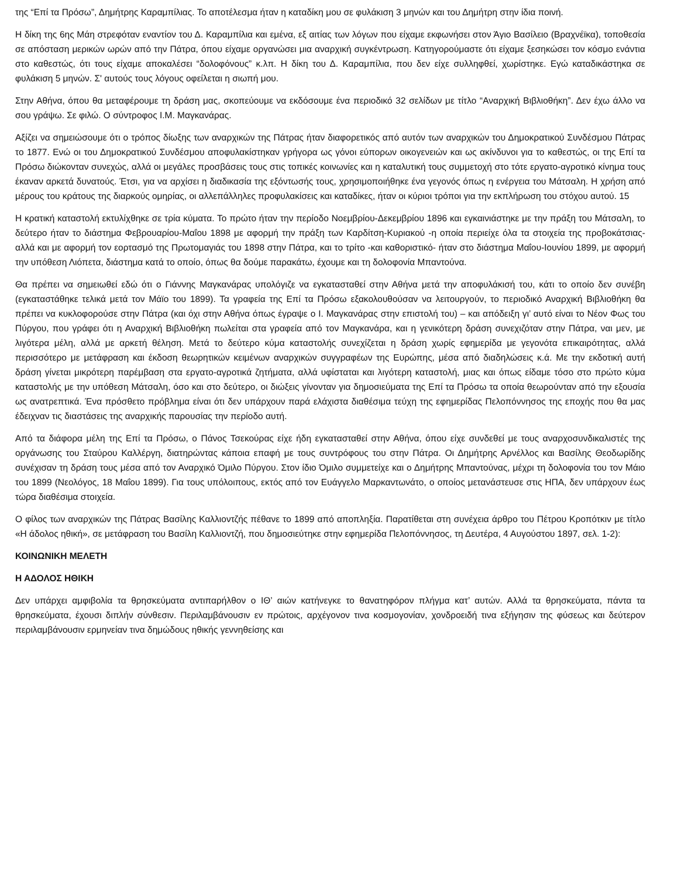της “Επί τα Πρόσω”, Δημήτρης Καραμπίλιας. Το αποτέλεσμα ήταν η καταδίκη μου σε φυλάκιση 3 μηνών και του Δημήτρη στην ίδια ποινή.
Η δίκη της 6ης Μάη στρεφόταν εναντίον του Δ. Καραμπίλια και εμένα, εξ αιτίας των λόγων που είχαμε εκφωνήσει στον Άγιο Βασίλειο (Βραχνέϊκα), τοποθεσία σε απόσταση μερικών ωρών από την Πάτρα, όπου είχαμε οργανώσει μια αναρχική συγκέντρωση. Κατηγορούμαστε ότι είχαμε ξεσηκώσει τον κόσμο ενάντια στο καθεστώς, ότι τους είχαμε αποκαλέσει “δολοφόνους” κ.λπ. Η δίκη του Δ. Καραμπίλια, που δεν είχε συλληφθεί, χωρίστηκε. Εγώ καταδικάστηκα σε φυλάκιση 5 μηνών. Σ' αυτούς τους λόγους οφείλεται η σιωπή μου.
Στην Αθήνα, όπου θα μεταφέρουμε τη δράση μας, σκοπεύουμε να εκδόσουμε ένα περιοδικό 32 σελίδων με τίτλο “Αναρχική Βιβλιοθήκη”. Δεν έχω άλλο να σου γράψω. Σε φιλώ. Ο σύντροφος Ι.Μ. Μαγκανάρας.
Αξίζει να σημειώσουμε ότι ο τρόπος δίωξης των αναρχικών της Πάτρας ήταν διαφορετικός από αυτόν των αναρχικών του Δημοκρατικού Συνδέσμου Πάτρας το 1877. Ενώ οι του Δημοκρατικού Συνδέσμου αποφυλακίστηκαν γρήγορα ως γόνοι εύπορων οικογενειών και ως ακίνδυνοι για το καθεστώς, οι της Επί τα Πρόσω διώκονταν συνεχώς, αλλά οι μεγάλες προσβάσεις τους στις τοπικές κοινωνίες και η καταλυτική τους συμμετοχή στο τότε εργατο-αγροτικό κίνημα τους έκαναν αρκετά δυνατούς. Έτσι, για να αρχίσει η διαδικασία της εξόντωσής τους, χρησιμοποιήθηκε ένα γεγονός όπως η ενέργεια του Μάτσαλη. Η χρήση από μέρους του κράτους της διαρκούς ομηρίας, οι αλλεπάλληλες προφυλακίσεις και καταδίκες, ήταν οι κύριοι τρόποι για την εκπλήρωση του στόχου αυτού. 15
Η κρατική καταστολή εκτυλίχθηκε σε τρία κύματα. Το πρώτο ήταν την περίοδο Νοεμβρίου-Δεκεμβρίου 1896 και εγκαινιάστηκε με την πράξη του Μάτσαλη, το δεύτερο ήταν το διάστημα Φεβρουαρίου-Μαΐου 1898 με αφορμή την πράξη των Καρδίτση-Κυριακού -η οποία περιείχε όλα τα στοιχεία της προβοκάτσιας- αλλά και με αφορμή τον εορτασμό της Πρωτομαγιάς του 1898 στην Πάτρα, και το τρίτο -και καθοριστικό- ήταν στο διάστημα Μαΐου-Ιουνίου 1899, με αφορμή την υπόθεση Λιόπετα, διάστημα κατά το οποίο, όπως θα δούμε παρακάτω, έχουμε και τη δολοφονία Μπαντούνα.
Θα πρέπει να σημειωθεί εδώ ότι ο Γιάννης Μαγκανάρας υπολόγιζε να εγκατασταθεί στην Αθήνα μετά την αποφυλάκισή του, κάτι το οποίο δεν συνέβη (εγκαταστάθηκε τελικά μετά τον Μάϊο του 1899). Τα γραφεία της Επί τα Πρόσω εξακολουθούσαν να λειτουργούν, το περιοδικό Αναρχική Βιβλιοθήκη θα πρέπει να κυκλοφορούσε στην Πάτρα (και όχι στην Αθήνα όπως έγραψε ο Ι. Μαγκανάρας στην επιστολή του) – και απόδειξη γι’ αυτό είναι το Νέον Φως του Πύργου, που γράφει ότι η Αναρχική Βιβλιοθήκη πωλείται στα γραφεία από τον Μαγκανάρα, και η γενικότερη δράση συνεχιζόταν στην Πάτρα, ναι μεν, με λιγότερα μέλη, αλλά με αρκετή θέληση. Μετά το δεύτερο κύμα καταστολής συνεχίζεται η δράση χωρίς εφημερίδα με γεγονότα επικαιρότητας, αλλά περισσότερο με μετάφραση και έκδοση θεωρητικών κειμένων αναρχικών συγγραφέων της Ευρώπης, μέσα από διαδηλώσεις κ.ά. Με την εκδοτική αυτή δράση γίνεται μικρότερη παρέμβαση στα εργατο-αγροτικά ζητήματα, αλλά υφίσταται και λιγότερη καταστολή, μιας και όπως είδαμε τόσο στο πρώτο κύμα καταστολής με την υπόθεση Μάτσαλη, όσο και στο δεύτερο, οι διώξεις γίνονταν για δημοσιεύματα της Επί τα Πρόσω τα οποία θεωρούνταν από την εξουσία ως ανατρεπτικά. Ένα πρόσθετο πρόβλημα είναι ότι δεν υπάρχουν παρά ελάχιστα διαθέσιμα τεύχη της εφημερίδας Πελοπόννησος της εποχής που θα μας έδειχναν τις διαστάσεις της αναρχικής παρουσίας την περίοδο αυτή.
Από τα διάφορα μέλη της Επί τα Πρόσω, ο Πάνος Τσεκούρας είχε ήδη εγκατασταθεί στην Αθήνα, όπου είχε συνδεθεί με τους αναρχοσυνδικαλιστές της οργάνωσης του Σταύρου Καλλέργη, διατηρώντας κάποια επαφή με τους συντρόφους του στην Πάτρα. Οι Δημήτρης Αρνέλλος και Βασίλης Θεοδωρίδης συνέχισαν τη δράση τους μέσα από τον Αναρχικό Όμιλο Πύργου. Στον ίδιο Όμιλο συμμετείχε και ο Δημήτρης Μπαντούνας, μέχρι τη δολοφονία του τον Μάιο του 1899 (Νεολόγος, 18 Μαΐου 1899). Για τους υπόλοιπους, εκτός από τον Ευάγγελο Μαρκαντωνάτο, ο οποίος μετανάστευσε στις ΗΠΑ, δεν υπάρχουν έως τώρα διαθέσιμα στοιχεία.
Ο φίλος των αναρχικών της Πάτρας Βασίλης Καλλιοντζής πέθανε το 1899 από αποπληξία. Παρατίθεται στη συνέχεια άρθρο του Πέτρου Κροπότκιν με τίτλο «Η άδολος ηθική», σε μετάφραση του Βασίλη Καλλιοντζή, που δημοσιεύτηκε στην εφημερίδα Πελοπόννησος, τη Δευτέρα, 4 Αυγούστου 1897, σελ. 1-2):
ΚΟΙΝΩΝΙΚΗ ΜΕΛΕΤΗ
Η ΑΔΟΛΟΣ ΗΘΙΚΗ
Δεν υπάρχει αμφιβολία τα θρησκεύματα αντιπαρήλθον ο ΙΘ’ αιών κατήνεγκε το θανατηφόρον πλήγμα κατ’ αυτών. Αλλά τα θρησκεύματα, πάντα τα θρησκεύματα, έχουσι διπλήν σύνθεσιν. Περιλαμβάνουσιν εν πρώτοις, αρχέγονον τινα κοσμογονίαν, χονδροειδή τινα εξήγησιν της φύσεως και δεύτερον περιλαμβάνουσιν ερμηνείαν τινα δημώδους ηθικής γεννηθείσης και